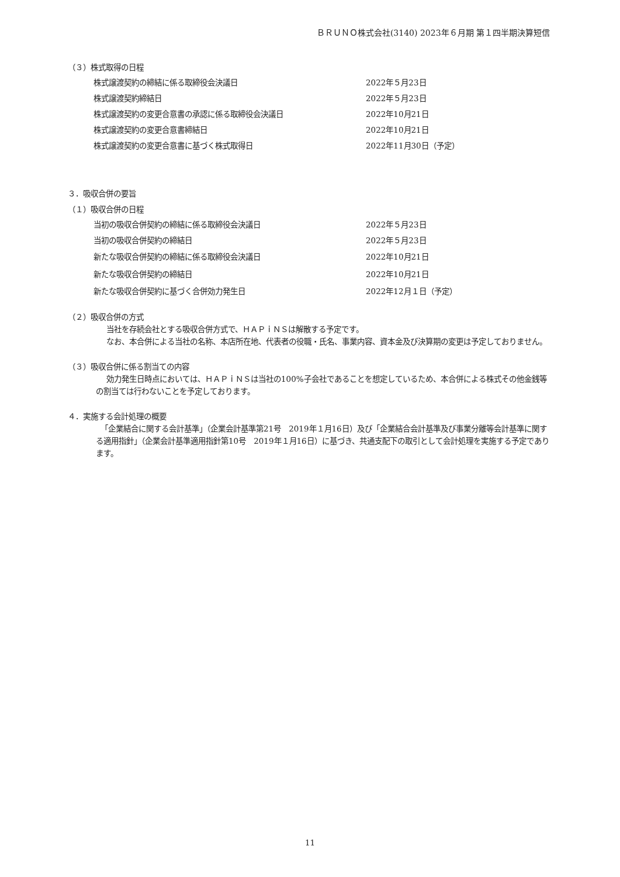ＢＲＵＮＯ株式会社(3140) 2023年６月期 第１四半期決算短信
（３）株式取得の日程
| 株式譲渡契約の締結に係る取締役会決議日 | 2022年５月23日 |
| 株式譲渡契約締結日 | 2022年５月23日 |
| 株式譲渡契約の変更合意書の承認に係る取締役会決議日 | 2022年10月21日 |
| 株式譲渡契約の変更合意書締結日 | 2022年10月21日 |
| 株式譲渡契約の変更合意書に基づく株式取得日 | 2022年11月30日（予定） |
３．吸収合併の要旨
（１）吸収合併の日程
| 当初の吸収合併契約の締結に係る取締役会決議日 | 2022年５月23日 |
| 当初の吸収合併契約の締結日 | 2022年５月23日 |
| 新たな吸収合併契約の締結に係る取締役会決議日 | 2022年10月21日 |
| 新たな吸収合併契約の締結日 | 2022年10月21日 |
| 新たな吸収合併契約に基づく合併効力発生日 | 2022年12月１日（予定） |
（２）吸収合併の方式
当社を存続会社とする吸収合併方式で、ＨＡＰｉＮＳは解散する予定です。
なお、本合併による当社の名称、本店所在地、代表者の役職・氏名、事業内容、資本金及び決算期の変更は予定しておりません。
（３）吸収合併に係る割当ての内容
効力発生日時点においては、ＨＡＰｉＮＳは当社の100%子会社であることを想定しているため、本合併による株式その他金銭等の割当ては行わないことを予定しております。
４．実施する会計処理の概要
「企業結合に関する会計基準」（企業会計基準第21号　2019年１月16日）及び「企業結合会計基準及び事業分離等会計基準に関する適用指針」（企業会計基準適用指針第10号　2019年１月16日）に基づき、共通支配下の取引として会計処理を実施する予定であります。
11